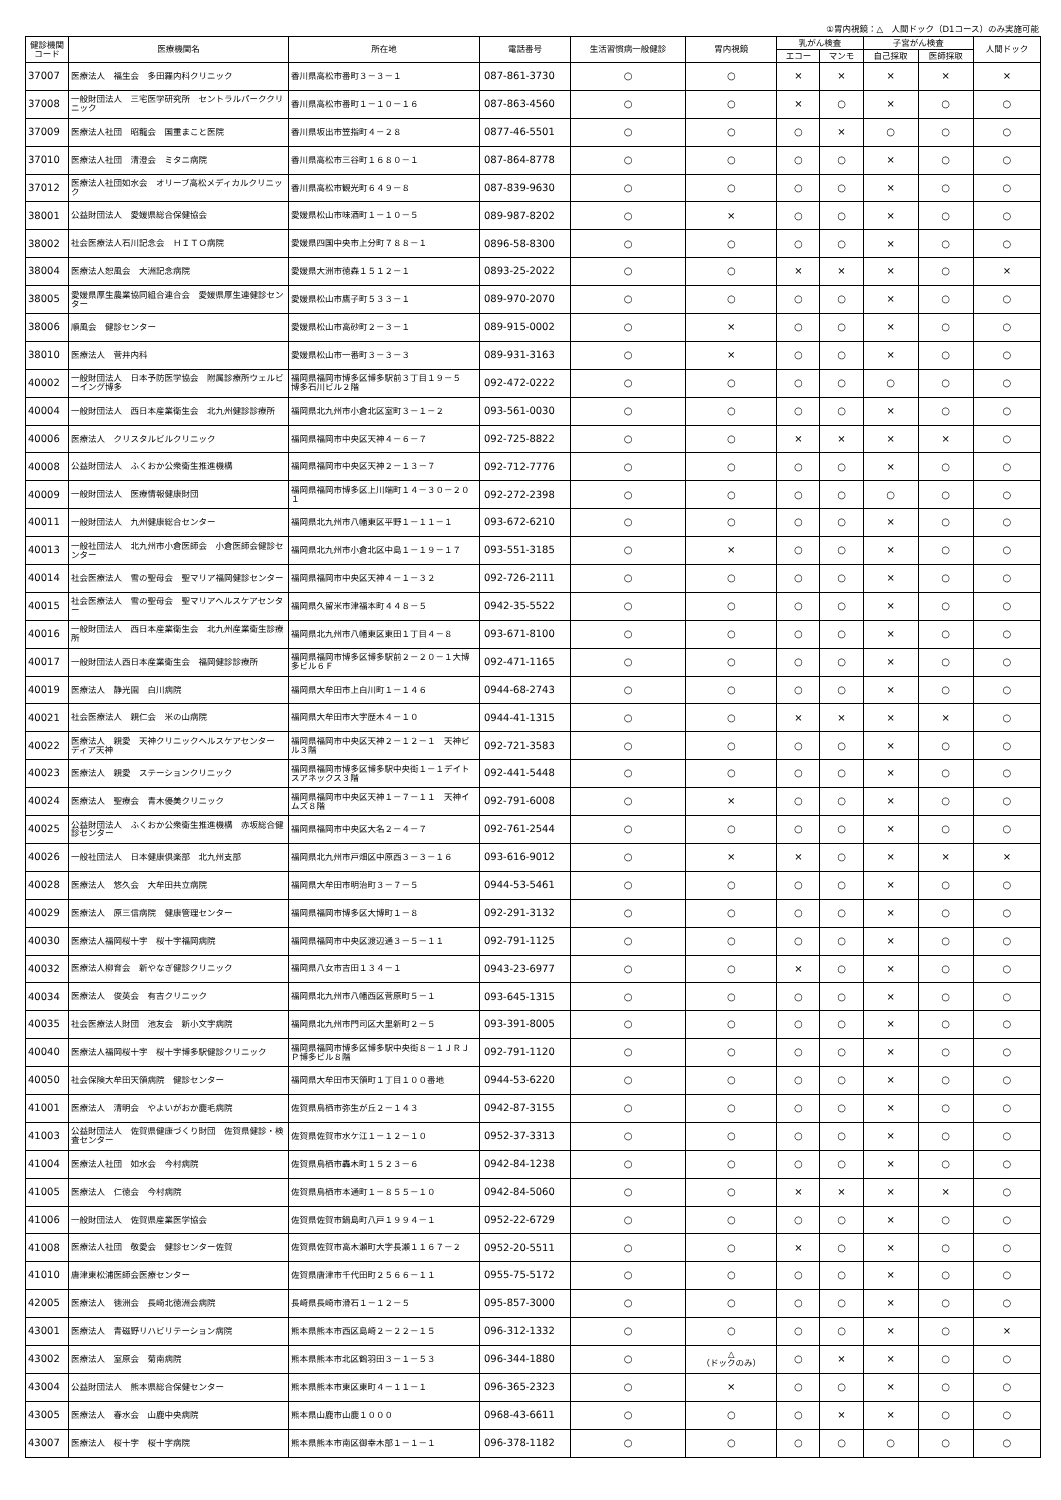①胃内視鏡：△　人間ドック（D1コース）のみ実施可能
| 健診機関コード | 医療機関名 | 所在地 | 電話番号 | 生活習慣病一般健診 | 胃内視鏡 | 乳がん検査 | | 子宮がん検査 | | 人間ドック |
| --- | --- | --- | --- | --- | --- | --- | --- | --- | --- | --- |
| | | | | | | エコー | マンモ | 自己採取 | 医師採取 | |
| 37007 | 医療法人 福生会 多田羅内科クリニック | 香川県高松市番町３－３－１ | 087-861-3730 | ○ | ○ | × | × | × | × | × |
| 37008 | 一般財団法人 三宅医学研究所 セントラルパーククリニック | 香川県高松市番町１－１０－１６ | 087-863-4560 | ○ | ○ | × | ○ | × | ○ | ○ |
| 37009 | 医療法人社団 昭龍会 国重まこと医院 | 香川県坂出市笠指町４－２８ | 0877-46-5501 | ○ | ○ | ○ | × | ○ | ○ | ○ |
| 37010 | 医療法人社団 清澄会 ミタニ病院 | 香川県高松市三谷町１６８０－１ | 087-864-8778 | ○ | ○ | ○ | ○ | × | ○ | ○ |
| 37012 | 医療法人社団如水会 オリーブ高松メディカルクリニック | 香川県高松市観光町６４９－８ | 087-839-9630 | ○ | ○ | ○ | ○ | × | ○ | ○ |
| 38001 | 公益財団法人 愛媛県総合保健協会 | 愛媛県松山市味酒町１－１０－５ | 089-987-8202 | ○ | × | ○ | ○ | × | ○ | ○ |
| 38002 | 社会医療法人石川記念会 ＨＩＴＯ病院 | 愛媛県四国中央市上分町７８８－１ | 0896-58-8300 | ○ | ○ | ○ | ○ | × | ○ | ○ |
| 38004 | 医療法人恕風会 大洲記念病院 | 愛媛県大洲市徳森１５１２－１ | 0893-25-2022 | ○ | ○ | × | × | × | ○ | × |
| 38005 | 愛媛県厚生農業協同組合連合会 愛媛県厚生連健診センター | 愛媛県松山市鷹子町５３３－１ | 089-970-2070 | ○ | ○ | ○ | ○ | × | ○ | ○ |
| 38006 | 順風会 健診センター | 愛媛県松山市高砂町２－３－１ | 089-915-0002 | ○ | × | ○ | ○ | × | ○ | ○ |
| 38010 | 医療法人 菅井内科 | 愛媛県松山市一番町３－３－３ | 089-931-3163 | ○ | × | ○ | ○ | × | ○ | ○ |
| 40002 | 一般財団法人 日本予防医学協会 附属診療所ウェルビーイング博多 | 福岡県福岡市博多区博多駅前３丁目１９－５ 博多石川ビル２階 | 092-472-0222 | ○ | ○ | ○ | ○ | ○ | ○ | ○ |
| 40004 | 一般財団法人 西日本産業衛生会 北九州健診診療所 | 福岡県北九州市小倉北区室町３－１－２ | 093-561-0030 | ○ | ○ | ○ | ○ | × | ○ | ○ |
| 40006 | 医療法人 クリスタルビルクリニック | 福岡県福岡市中央区天神４－６－７ | 092-725-8822 | ○ | ○ | × | × | × | × | ○ |
| 40008 | 公益財団法人 ふくおか公衆衛生推進機構 | 福岡県福岡市中央区天神２－１３－７ | 092-712-7776 | ○ | ○ | ○ | ○ | × | ○ | ○ |
| 40009 | 一般財団法人 医療情報健康財団 | 福岡県福岡市博多区上川端町１４－３０－２０１ | 092-272-2398 | ○ | ○ | ○ | ○ | ○ | ○ | ○ |
| 40011 | 一般財団法人 九州健康総合センター | 福岡県北九州市八幡東区平野１－１１－１ | 093-672-6210 | ○ | ○ | ○ | ○ | × | ○ | ○ |
| 40013 | 一般社団法人 北九州市小倉医師会 小倉医師会健診センター | 福岡県北九州市小倉北区中島１－１９－１７ | 093-551-3185 | ○ | × | ○ | ○ | × | ○ | ○ |
| 40014 | 社会医療法人 雪の聖母会 聖マリア福岡健診センター | 福岡県福岡市中央区天神４－１－３２ | 092-726-2111 | ○ | ○ | ○ | ○ | × | ○ | ○ |
| 40015 | 社会医療法人 雪の聖母会 聖マリアヘルスケアセンター | 福岡県久留米市津福本町４４８－５ | 0942-35-5522 | ○ | ○ | ○ | ○ | × | ○ | ○ |
| 40016 | 一般財団法人 西日本産業衛生会 北九州産業衛生診療所 | 福岡県北九州市八幡東区東田１丁目４－８ | 093-671-8100 | ○ | ○ | ○ | ○ | × | ○ | ○ |
| 40017 | 一般財団法人西日本産業衛生会 福岡健診診療所 | 福岡県福岡市博多区博多駅前２－２０－１大博多ビル６Ｆ | 092-471-1165 | ○ | ○ | ○ | ○ | × | ○ | ○ |
| 40019 | 医療法人 静光園 白川病院 | 福岡県大牟田市上白川町１－１４６ | 0944-68-2743 | ○ | ○ | ○ | ○ | × | ○ | ○ |
| 40021 | 社会医療法人 親仁会 米の山病院 | 福岡県大牟田市大字歴木４－１０ | 0944-41-1315 | ○ | ○ | × | × | × | × | ○ |
| 40022 | 医療法人 親愛 天神クリニックヘルスケアセンター ディア天神 | 福岡県福岡市中央区天神２－１２－１ 天神ビル３階 | 092-721-3583 | ○ | ○ | ○ | ○ | × | ○ | ○ |
| 40023 | 医療法人 親愛 ステーションクリニック | 福岡県福岡市博多区博多駅中央街１－１デイトスアネックス３階 | 092-441-5448 | ○ | ○ | ○ | ○ | × | ○ | ○ |
| 40024 | 医療法人 聖療会 青木優美クリニック | 福岡県福岡市中央区天神１－７－１１ 天神イムズ８階 | 092-791-6008 | ○ | × | ○ | ○ | × | ○ | ○ |
| 40025 | 公益財団法人 ふくおか公衆衛生推進機構 赤坂総合健診センター | 福岡県福岡市中央区大名２－４－７ | 092-761-2544 | ○ | ○ | ○ | ○ | × | ○ | ○ |
| 40026 | 一般社団法人 日本健康倶楽部 北九州支部 | 福岡県北九州市戸畑区中原西３－３－１６ | 093-616-9012 | ○ | × | × | ○ | × | × | × |
| 40028 | 医療法人 悠久会 大牟田共立病院 | 福岡県大牟田市明治町３－７－５ | 0944-53-5461 | ○ | ○ | ○ | ○ | × | ○ | ○ |
| 40029 | 医療法人 原三信病院 健康管理センター | 福岡県福岡市博多区大博町１－８ | 092-291-3132 | ○ | ○ | ○ | ○ | × | ○ | ○ |
| 40030 | 医療法人福岡桜十字 桜十字福岡病院 | 福岡県福岡市中央区渡辺通３－５－１１ | 092-791-1125 | ○ | ○ | ○ | ○ | × | ○ | ○ |
| 40032 | 医療法人柳育会 新やなぎ健診クリニック | 福岡県八女市吉田１３４－１ | 0943-23-6977 | ○ | ○ | × | ○ | × | ○ | ○ |
| 40034 | 医療法人 俊英会 有吉クリニック | 福岡県北九州市八幡西区菅原町５－１ | 093-645-1315 | ○ | ○ | ○ | ○ | × | ○ | ○ |
| 40035 | 社会医療法人財団 池友会 新小文字病院 | 福岡県北九州市門司区大里新町２－５ | 093-391-8005 | ○ | ○ | ○ | ○ | × | ○ | ○ |
| 40040 | 医療法人福岡桜十字 桜十字博多駅健診クリニック | 福岡県福岡市博多区博多駅中央街８－１ＪＲＪＰ博多ビル８階 | 092-791-1120 | ○ | ○ | ○ | ○ | × | ○ | ○ |
| 40050 | 社会保険大牟田天領病院 健診センター | 福岡県大牟田市天領町１丁目１００番地 | 0944-53-6220 | ○ | ○ | ○ | ○ | × | ○ | ○ |
| 41001 | 医療法人 清明会 やよいがおか鹿毛病院 | 佐賀県鳥栖市弥生が丘２－１４３ | 0942-87-3155 | ○ | ○ | ○ | ○ | × | ○ | ○ |
| 41003 | 公益財団法人 佐賀県健康づくり財団 佐賀県健診・検査センター | 佐賀県佐賀市水ケ江１－１２－１０ | 0952-37-3313 | ○ | ○ | ○ | ○ | × | ○ | ○ |
| 41004 | 医療法人社団 如水会 今村病院 | 佐賀県鳥栖市轟木町１５２３－６ | 0942-84-1238 | ○ | ○ | ○ | ○ | × | ○ | ○ |
| 41005 | 医療法人 仁徳会 今村病院 | 佐賀県鳥栖市本通町１－８５５－１０ | 0942-84-5060 | ○ | ○ | × | × | × | × | ○ |
| 41006 | 一般財団法人 佐賀県産業医学協会 | 佐賀県佐賀市鍋島町八戸１９９４－１ | 0952-22-6729 | ○ | ○ | ○ | ○ | × | ○ | ○ |
| 41008 | 医療法人社団 敬愛会 健診センター佐賀 | 佐賀県佐賀市高木瀬町大字長瀬１１６７－２ | 0952-20-5511 | ○ | ○ | × | ○ | × | ○ | ○ |
| 41010 | 唐津東松浦医師会医療センター | 佐賀県唐津市千代田町２５６６－１１ | 0955-75-5172 | ○ | ○ | ○ | ○ | × | ○ | ○ |
| 42005 | 医療法人 徳洲会 長崎北徳洲会病院 | 長崎県長崎市滑石１－１２－５ | 095-857-3000 | ○ | ○ | ○ | ○ | × | ○ | ○ |
| 43001 | 医療法人 青磁野リハビリテーション病院 | 熊本県熊本市西区島崎２－２２－１５ | 096-312-1332 | ○ | ○ | ○ | ○ | × | ○ | × |
| 43002 | 医療法人 室原会 菊南病院 | 熊本県熊本市北区鶴羽田３－１－５３ | 096-344-1880 | ○ | △ （ドックのみ） | ○ | × | × | ○ | ○ |
| 43004 | 公益財団法人 熊本県総合保健センター | 熊本県熊本市東区東町４－１１－１ | 096-365-2323 | ○ | × | ○ | ○ | × | ○ | ○ |
| 43005 | 医療法人 春水会 山鹿中央病院 | 熊本県山鹿市山鹿１０００ | 0968-43-6611 | ○ | ○ | ○ | × | × | ○ | ○ |
| 43007 | 医療法人 桜十字 桜十字病院 | 熊本県熊本市南区御幸木部１－１－１ | 096-378-1182 | ○ | ○ | ○ | ○ | ○ | ○ | ○ |